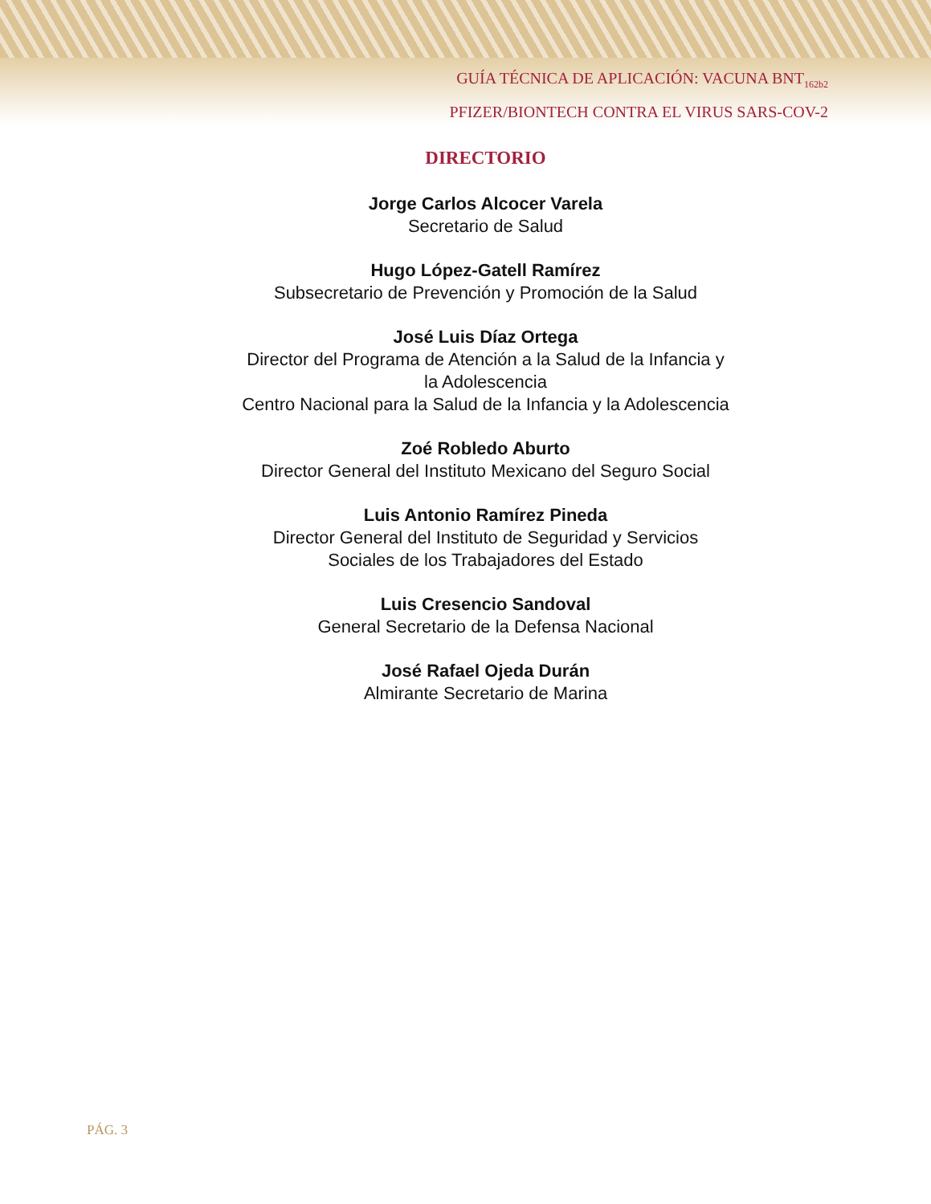GUÍA TÉCNICA DE APLICACIÓN: VACUNA BNT<sub>162b2</sub>
PFIZER/BIONTECH CONTRA EL VIRUS SARS-COV-2
DIRECTORIO
Jorge Carlos Alcocer Varela
Secretario de Salud
Hugo López-Gatell Ramírez
Subsecretario de Prevención y Promoción de la Salud
José Luis Díaz Ortega
Director del Programa de Atención a la Salud de la Infancia y
la Adolescencia
Centro Nacional para la Salud de la Infancia y la Adolescencia
Zoé Robledo Aburto
Director General del Instituto Mexicano del Seguro Social
Luis Antonio Ramírez Pineda
Director General del Instituto de Seguridad y Servicios
Sociales de los Trabajadores del Estado
Luis Cresencio Sandoval
General Secretario de la Defensa Nacional
José Rafael Ojeda Durán
Almirante Secretario de Marina
PÁG. 3